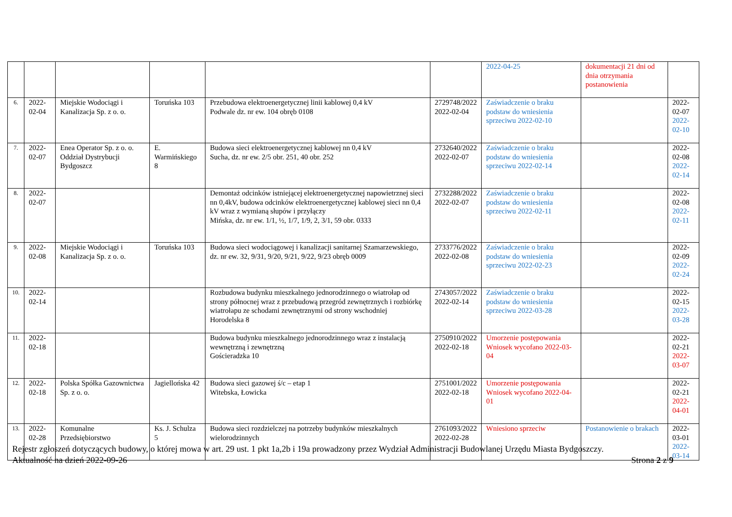| | | | | | | 2022-04-25 | dokumentacji 21 dni od dnia otrzymania postanowienia | |
| 6. | 2022-02-04 | Miejskie Wodociągi i Kanalizacja Sp. z o. o. | Toruńska 103 | Przebudowa elektroenergetycznej linii kablowej 0,4 kV Podwale dz. nr ew. 104 obręb 0108 | 2729748/2022 2022-02-04 | Zaświadczenie o braku podstaw do wniesienia sprzeciwu 2022-02-10 | | 2022-02-07 2022-02-10 |
| 7. | 2022-02-07 | Enea Operator Sp. z o. o. Oddział Dystrybucji Bydgoszcz | E. Warmińskiego 8 | Budowa sieci elektroenergetycznej kablowej nn 0,4 kV Sucha, dz. nr ew. 2/5 obr. 251, 40 obr. 252 | 2732640/2022 2022-02-07 | Zaświadczenie o braku podstaw do wniesienia sprzeciwu 2022-02-14 | | 2022-02-08 2022-02-14 |
| 8. | 2022-02-07 | | | Demontaż odcinków istniejącej elektroenergetycznej napowietrznej sieci nn 0,4kV, budowa odcinków elektroenergetycznej kablowej sieci nn 0,4 kV wraz z wymianą słupów i przyłączy Mińska, dz. nr ew. 1/1, ½, 1/7, 1/9, 2, 3/1, 59 obr. 0333 | 2732288/2022 2022-02-07 | Zaświadczenie o braku podstaw do wniesienia sprzeciwu 2022-02-11 | | 2022-02-08 2022-02-11 |
| 9. | 2022-02-08 | Miejskie Wodociągi i Kanalizacja Sp. z o. o. | Toruńska 103 | Budowa sieci wodociągowej i kanalizacji sanitarnej Szamarzewskiego, dz. nr ew. 32, 9/31, 9/20, 9/21, 9/22, 9/23 obręb 0009 | 2733776/2022 2022-02-08 | Zaświadczenie o braku podstaw do wniesienia sprzeciwu 2022-02-23 | | 2022-02-09 2022-02-24 |
| 10. | 2022-02-14 | | | Rozbudowa budynku mieszkalnego jednorodzinnego o wiatrołap od strony północnej wraz z przebudową przegród zewnętrznych i rozbiórkę wiatrołapu ze schodami zewnętrznymi od strony wschodniej Horodelska 8 | 2743057/2022 2022-02-14 | Zaświadczenie o braku podstaw do wniesienia sprzeciwu 2022-03-28 | | 2022-02-15 2022-03-28 |
| 11. | 2022-02-18 | | | Budowa budynku mieszkalnego jednorodzinnego wraz z instalacją wewnętrzną i zewnętrzną Gościeradzka 10 | 2750910/2022 2022-02-18 | Umorzenie postępowania Wniosek wycofano 2022-03-04 | | 2022-02-21 2022-03-07 |
| 12. | 2022-02-18 | Polska Spółka Gazownictwa Sp. z o. o. | Jagiellońska 42 | Budowa sieci gazowej ś/c – etap 1 Witebska, Łowicka | 2751001/2022 2022-02-18 | Umorzenie postępowania Wniosek wycofano 2022-04-01 | | 2022-02-21 2022-04-01 |
| 13. | 2022-02-28 | Komunalne Przedsiębiorstwo | Ks. J. Schulza 5 | Budowa sieci rozdzielczej na potrzeby budynków mieszkalnych wielorodzinnych | 2761093/2022 2022-02-28 | Wniesiono sprzeciw | Postanowienie o brakach | 2022-03-01 2022-03-14 |
Rejestr zgłoszeń dotyczących budowy, o której mowa w art. 29 ust. 1 pkt 1a,2b i 19a prowadzony przez Wydział Administracji Budowlanej Urzędu Miasta Bydgoszczy.
Aktualność na dzień 2022-09-26 Strona 2 z 9